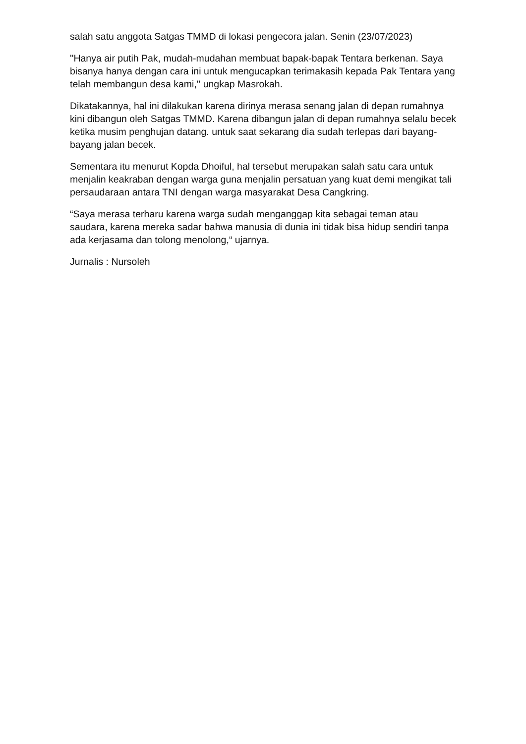salah satu anggota Satgas TMMD di lokasi pengecora jalan. Senin (23/07/2023)
''Hanya air putih Pak, mudah-mudahan membuat bapak-bapak Tentara berkenan. Saya bisanya hanya dengan cara ini untuk mengucapkan terimakasih kepada Pak Tentara yang telah membangun desa kami,'' ungkap Masrokah.
Dikatakannya, hal ini dilakukan karena dirinya merasa senang jalan di depan rumahnya kini dibangun oleh Satgas TMMD. Karena dibangun jalan di depan rumahnya selalu becek ketika musim penghujan datang. untuk saat sekarang dia sudah terlepas dari bayang-bayang jalan becek.
Sementara itu menurut Kopda Dhoiful, hal tersebut merupakan salah satu cara untuk menjalin keakraban dengan warga guna menjalin persatuan yang kuat demi mengikat tali persaudaraan antara TNI dengan warga masyarakat Desa Cangkring.
“Saya merasa terharu karena warga sudah menganggap kita sebagai teman atau saudara, karena mereka sadar bahwa manusia di dunia ini tidak bisa hidup sendiri tanpa ada kerjasama dan tolong menolong,“ ujarnya.
Jurnalis : Nursoleh